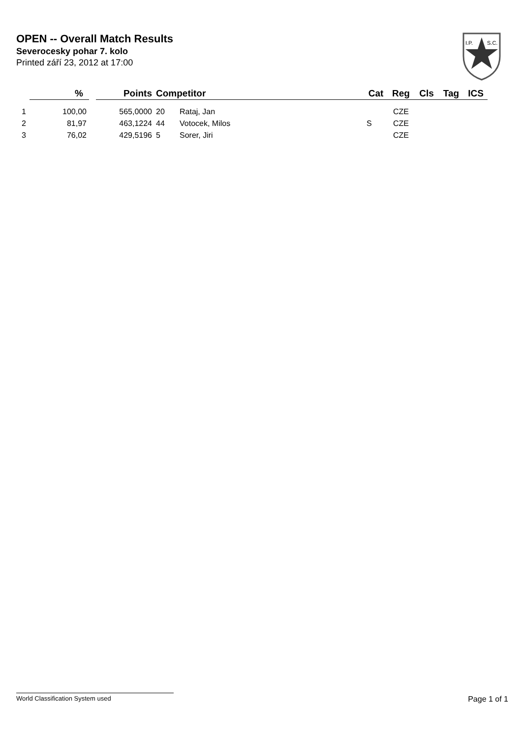OPEN -- Overall Match Results
Severocesky pohar 7. kolo
Printed září 23, 2012 at 17:00
I.P.
S.C.
| | % | Points | Competitor | | Cat | Reg | Cls | Tag | ICS |
| --- | --- | --- | --- | --- | --- | --- | --- | --- | --- |
| 1 | 100,00 | 565,0000 | 20 | Rataj, Jan | | CZE | | | |
| 2 | 81,97 | 463,1224 | 44 | Votocek, Milos | S | CZE | | | |
| 3 | 76,02 | 429,5196 | 5 | Sorer, Jiri | | CZE | | | |
World Classification System used Page 1 of 1